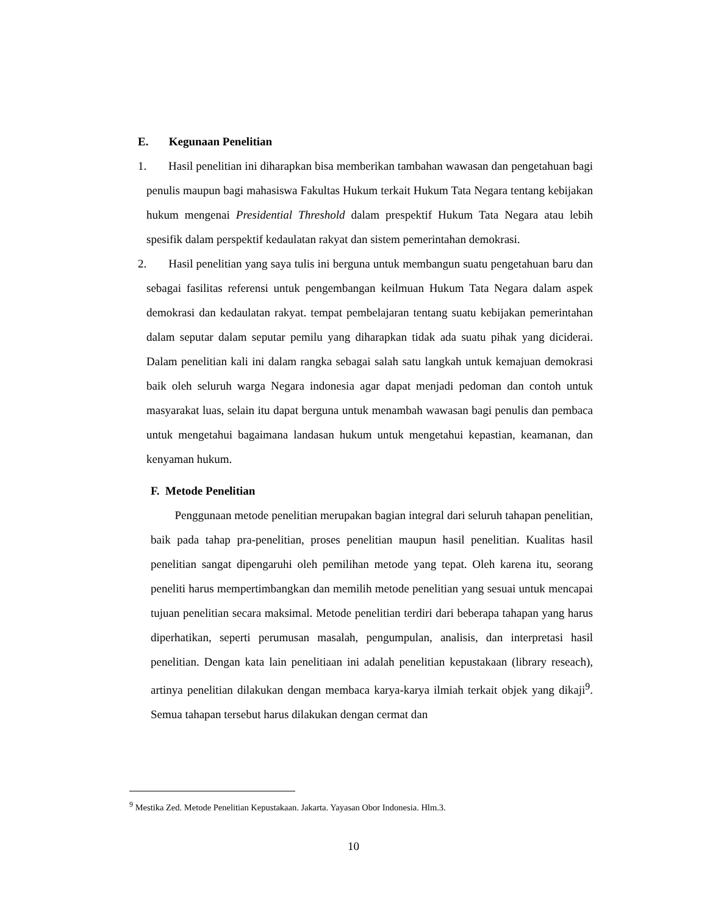E. Kegunaan Penelitian
1. Hasil penelitian ini diharapkan bisa memberikan tambahan wawasan dan pengetahuan bagi penulis maupun bagi mahasiswa Fakultas Hukum terkait Hukum Tata Negara tentang kebijakan hukum mengenai Presidential Threshold dalam prespektif Hukum Tata Negara atau lebih spesifik dalam perspektif kedaulatan rakyat dan sistem pemerintahan demokrasi.
2. Hasil penelitian yang saya tulis ini berguna untuk membangun suatu pengetahuan baru dan sebagai fasilitas referensi untuk pengembangan keilmuan Hukum Tata Negara dalam aspek demokrasi dan kedaulatan rakyat. tempat pembelajaran tentang suatu kebijakan pemerintahan dalam seputar dalam seputar pemilu yang diharapkan tidak ada suatu pihak yang diciderai. Dalam penelitian kali ini dalam rangka sebagai salah satu langkah untuk kemajuan demokrasi baik oleh seluruh warga Negara indonesia agar dapat menjadi pedoman dan contoh untuk masyarakat luas, selain itu dapat berguna untuk menambah wawasan bagi penulis dan pembaca untuk mengetahui bagaimana landasan hukum untuk mengetahui kepastian, keamanan, dan kenyaman hukum.
F. Metode Penelitian
Penggunaan metode penelitian merupakan bagian integral dari seluruh tahapan penelitian, baik pada tahap pra-penelitian, proses penelitian maupun hasil penelitian. Kualitas hasil penelitian sangat dipengaruhi oleh pemilihan metode yang tepat. Oleh karena itu, seorang peneliti harus mempertimbangkan dan memilih metode penelitian yang sesuai untuk mencapai tujuan penelitian secara maksimal. Metode penelitian terdiri dari beberapa tahapan yang harus diperhatikan, seperti perumusan masalah, pengumpulan, analisis, dan interpretasi hasil penelitian. Dengan kata lain penelitiaan ini adalah penelitian kepustakaan (library reseach), artinya penelitian dilakukan dengan membaca karya-karya ilmiah terkait objek yang dikaji<sup>9</sup>. Semua tahapan tersebut harus dilakukan dengan cermat dan
<sup>9</sup> Mestika Zed. Metode Penelitian Kepustakaan. Jakarta. Yayasan Obor Indonesia. Hlm.3.
10